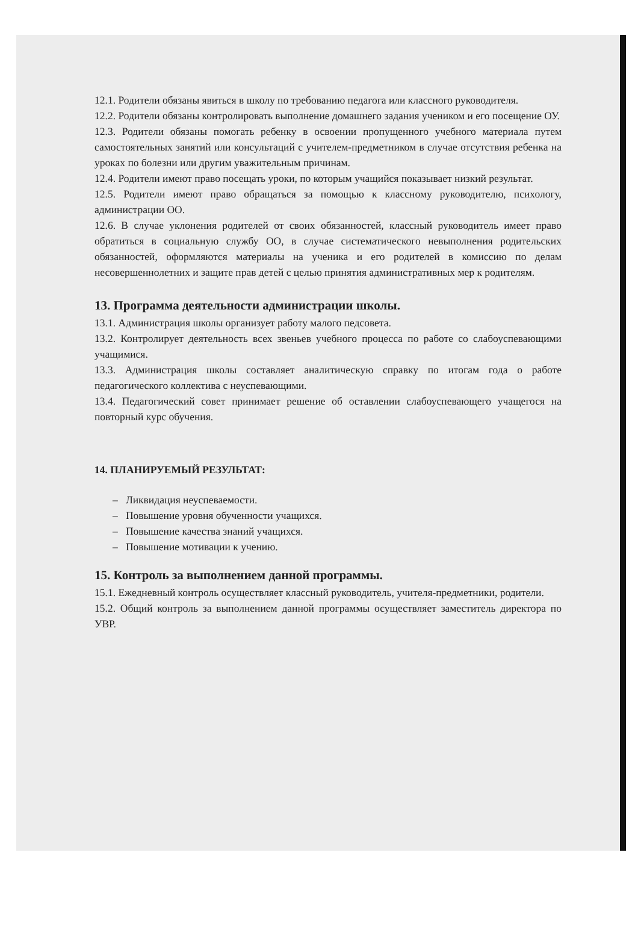12.1. Родители обязаны явиться в школу по требованию педагога или классного руководителя.
12.2. Родители обязаны контролировать выполнение домашнего задания учеником и его посещение ОУ.
12.3. Родители обязаны помогать ребенку в освоении пропущенного учебного материала путем самостоятельных занятий или консультаций с учителем-предметником в случае отсутствия ребенка на уроках по болезни или другим уважительным причинам.
12.4. Родители имеют право посещать уроки, по которым учащийся показывает низкий результат.
12.5. Родители имеют право обращаться за помощью к классному руководителю, психологу, администрации ОО.
12.6. В случае уклонения родителей от своих обязанностей, классный руководитель имеет право обратиться в социальную службу ОО, в случае систематического невыполнения родительских обязанностей, оформляются материалы на ученика и его родителей в комиссию по делам несовершеннолетних и защите прав детей с целью принятия административных мер к родителям.
13. Программа деятельности администрации школы.
13.1. Администрация школы организует работу малого педсовета.
13.2. Контролирует деятельность всех звеньев учебного процесса по работе со слабоуспевающими учащимися.
13.3. Администрация школы составляет аналитическую справку по итогам года о работе педагогического коллектива с неуспевающими.
13.4. Педагогический совет принимает решение об оставлении слабоуспевающего учащегося на повторный курс обучения.
14. ПЛАНИРУЕМЫЙ РЕЗУЛЬТАТ:
– Ликвидация неуспеваемости.
– Повышение уровня обученности учащихся.
– Повышение качества знаний учащихся.
– Повышение мотивации к учению.
15. Контроль за выполнением данной программы.
15.1. Ежедневный контроль осуществляет классный руководитель, учителя-предметники, родители.
15.2. Общий контроль за выполнением данной программы осуществляет заместитель директора по УВР.